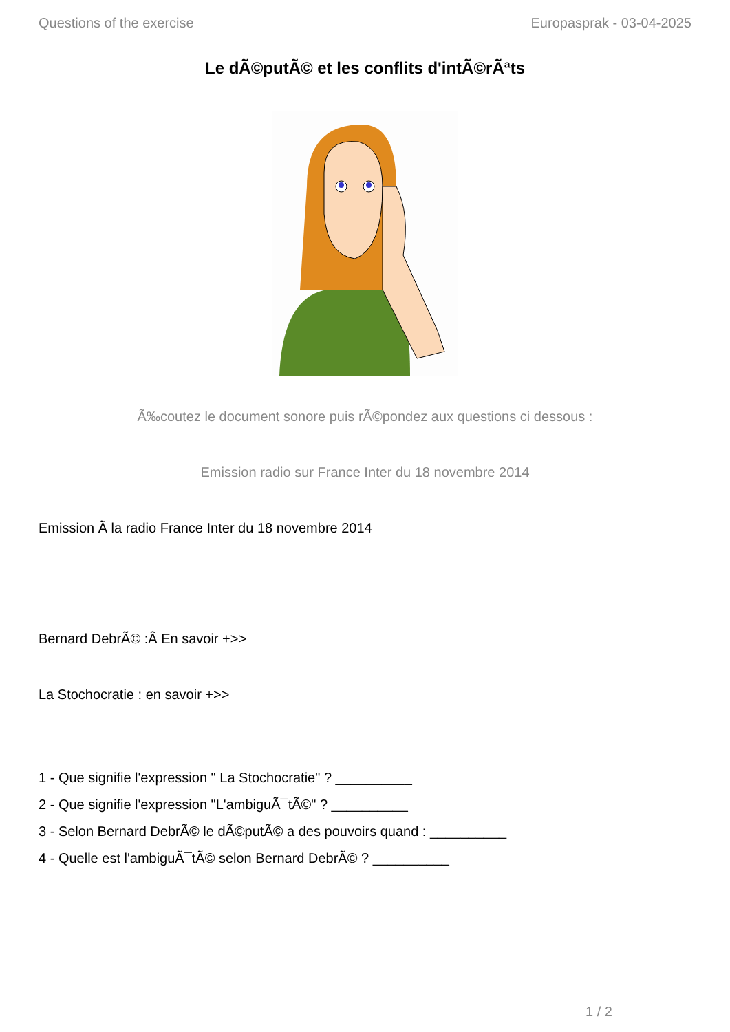Questions of the exercise Europasprak - 03-04-2025
Le dÃ©putÃ© et les conflits d'intÃ©rÃªts
Ã‰coutez le document sonore puis rÃ©pondez aux questions ci dessous :
Emission radio sur France Inter du 18 novembre 2014
Emission Ã la radio France Inter du 18 novembre 2014
Bernard DebrÃ© :Â En savoir +>>
La Stochocratie : en savoir +>>
1 - Que signifie l'expression " La Stochocratie" ? __________
2 - Que signifie l'expression "L'ambiguÃ¯tÃ©" ? __________
3 - Selon Bernard DebrÃ© le dÃ©putÃ© a des pouvoirs quand : __________
4 - Quelle est l'ambiguÃ¯tÃ© selon Bernard DebrÃ© ? __________
1 / 2